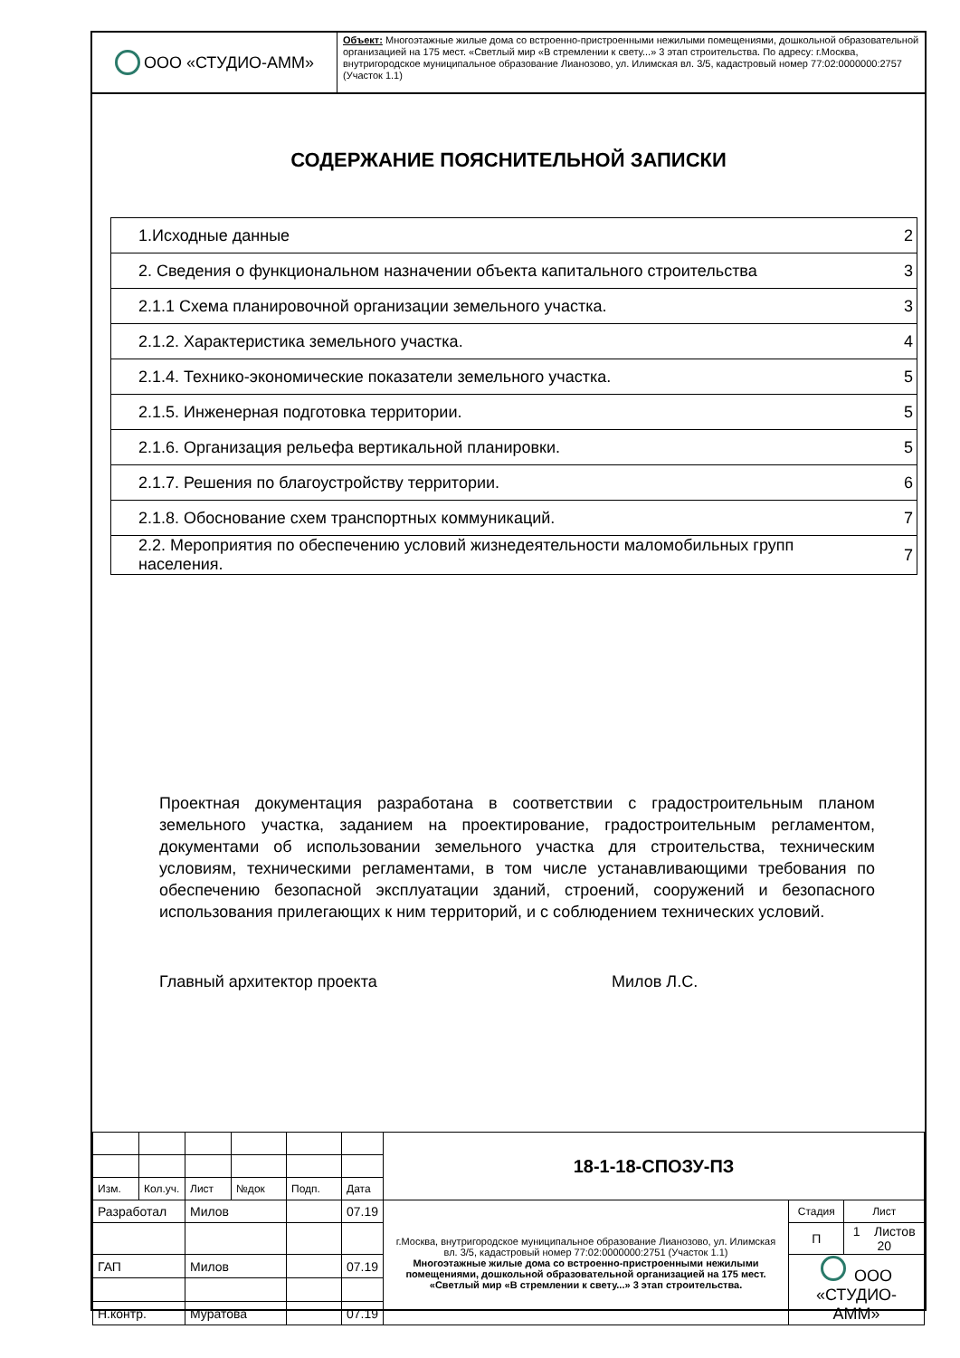ООО «СТУДИО-АММ»
Объект: Многоэтажные жилые дома со встроенно-пристроенными нежилыми помещениями, дошкольной образовательной организацией на 175 мест. «Светлый мир «В стремлении к свету...» 3 этап строительства. По адресу: г.Москва, внутригородское муниципальное образование Лианозово, ул. Илимская вл. 3/5, кадастровый номер 77:02:0000000:2757 (Участок 1.1)
СОДЕРЖАНИЕ ПОЯСНИТЕЛЬНОЙ ЗАПИСКИ
| 1.Исходные данные | 2 |
| 2. Сведения о функциональном назначении объекта капитального строительства | 3 |
| 2.1.1 Схема планировочной организации земельного участка. | 3 |
| 2.1.2. Характеристика земельного участка. | 4 |
| 2.1.4. Технико-экономические показатели земельного участка. | 5 |
| 2.1.5. Инженерная подготовка территории. | 5 |
| 2.1.6. Организация рельефа вертикальной планировки. | 5 |
| 2.1.7. Решения по благоустройству территории. | 6 |
| 2.1.8. Обоснование схем транспортных коммуникаций. | 7 |
| 2.2. Мероприятия по обеспечению условий жизнедеятельности маломобильных групп населения. | 7 |
Проектная документация разработана в соответствии с градостроительным планом земельного участка, заданием на проектирование, градостроительным регламентом, документами об использовании земельного участка для строительства, техническим условиям, техническими регламентами, в том числе устанавливающими требования по обеспечению безопасной эксплуатации зданий, строений, сооружений и безопасного использования прилегающих к ним территорий, и с соблюдением технических условий.
Главный архитектор проекта Милов Л.С.
| | | | | | | 18-1-18-СПОЗУ-ПЗ | | |
| Изм. | Кол.уч. | Лист | №док | Подп. | Дата | | | |
| Разработал | | Милов | | | 07.19 | г.Москва, внутригородское муниципальное образование Лианозово, ул. Илимская вл. 3/5, кадастровый номер 77:02:0000000:2751 (Участок 1.1) Многоэтажные жилые дома со встроенно-пристроенными нежилыми помещениями, дошкольной образовательной организацией на 175 мест. «Светлый мир «В стремлении к свету...» 3 этап строительства. | Стадия | Лист |
| | | | | | | | П | 1 Листов 20 |
| ГАП | | Милов | | | 07.19 | | ООО «СТУДИО-АММ» | |
| Н.контр. | | Муратова | | | 07.19 | | | |